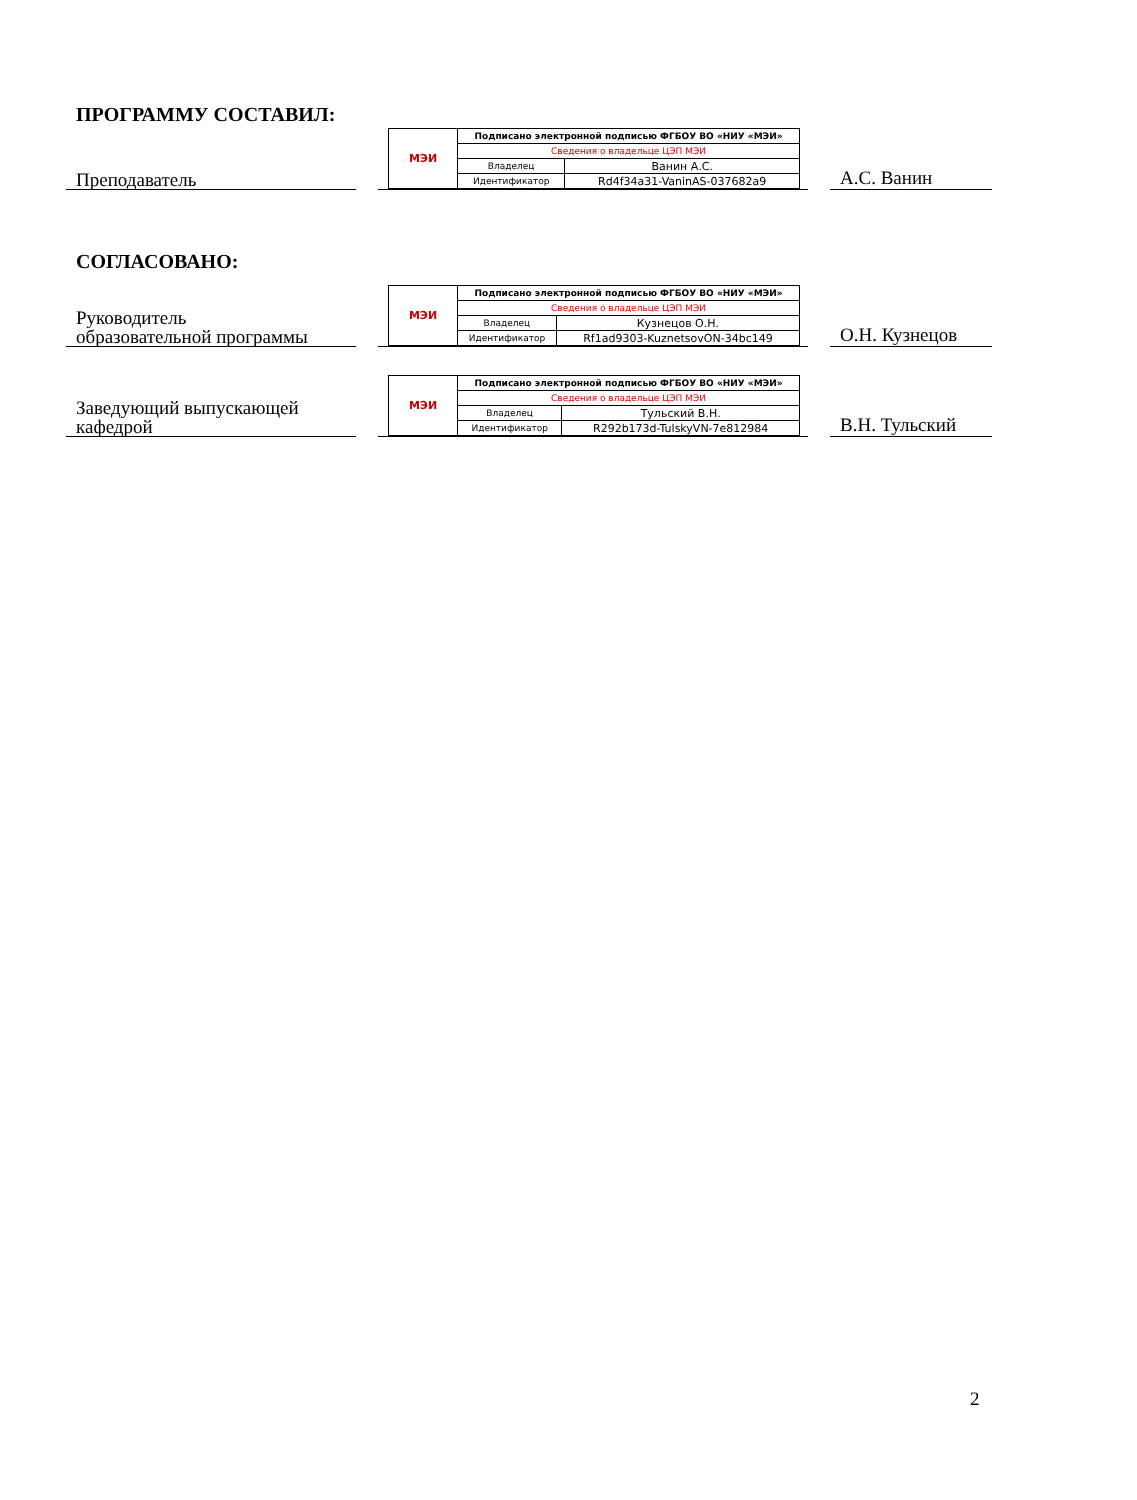ПРОГРАММУ СОСТАВИЛ:
Преподаватель
| МЭИ | Подписано электронной подписью ФГБОУ ВО «НИУ «МЭИ» | |
| | Сведения о владельце ЦЭП МЭИ | |
| | Владелец | Ванин А.С. |
| | Идентификатор | Rd4f34a31-VaninAS-037682a9 |
А.С. Ванин
СОГЛАСОВАНО:
Руководитель
образовательной программы
| МЭИ | Подписано электронной подписью ФГБОУ ВО «НИУ «МЭИ» | |
| | Сведения о владельце ЦЭП МЭИ | |
| | Владелец | Кузнецов О.Н. |
| | Идентификатор | Rf1ad9303-KuznetsovON-34bc149 |
О.Н. Кузнецов
Заведующий выпускающей
кафедрой
| МЭИ | Подписано электронной подписью ФГБОУ ВО «НИУ «МЭИ» | |
| | Сведения о владельце ЦЭП МЭИ | |
| | Владелец | Тульский В.Н. |
| | Идентификатор | R292b173d-TulskyVN-7e812984 |
В.Н. Тульский
2